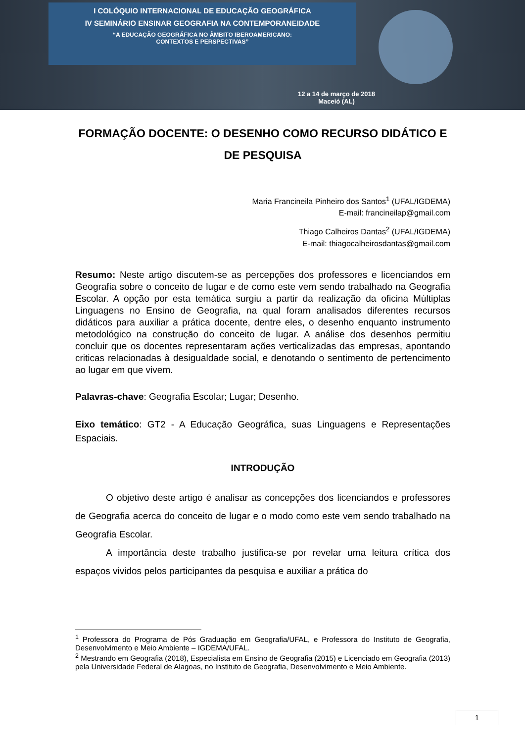I COLÓQUIO INTERNACIONAL DE EDUCAÇÃO GEOGRÁFICA
IV SEMINÁRIO ENSINAR GEOGRAFIA NA CONTEMPORANEIDADE
“A EDUCAÇÃO GEOGRÁFICA NO ÂMBITO IBEROAMERICANO:
CONTEXTOS E PERSPECTIVAS”
12 a 14 de março de 2018
Maceió (AL)
FORMAÇÃO DOCENTE: O DESENHO COMO RECURSO DIDÁTICO E DE PESQUISA
Maria Francineila Pinheiro dos Santos<sup>1</sup> (UFAL/IGDEMA)
E-mail: francineilap@gmail.com
Thiago Calheiros Dantas<sup>2</sup> (UFAL/IGDEMA)
E-mail: thiagocalheirosdantas@gmail.com
Resumo: Neste artigo discutem-se as percepções dos professores e licenciandos em Geografia sobre o conceito de lugar e de como este vem sendo trabalhado na Geografia Escolar. A opção por esta temática surgiu a partir da realização da oficina Múltiplas Linguagens no Ensino de Geografia, na qual foram analisados diferentes recursos didáticos para auxiliar a prática docente, dentre eles, o desenho enquanto instrumento metodológico na construção do conceito de lugar. A análise dos desenhos permitiu concluir que os docentes representaram ações verticalizadas das empresas, apontando criticas relacionadas à desigualdade social, e denotando o sentimento de pertencimento ao lugar em que vivem.
Palavras-chave: Geografia Escolar; Lugar; Desenho.
Eixo temático: GT2 - A Educação Geográfica, suas Linguagens e Representações Espaciais.
INTRODUÇÃO
O objetivo deste artigo é analisar as concepções dos licenciandos e professores de Geografia acerca do conceito de lugar e o modo como este vem sendo trabalhado na Geografia Escolar.
A importância deste trabalho justifica-se por revelar uma leitura crítica dos espaços vividos pelos participantes da pesquisa e auxiliar a prática do
<sup>1</sup> Professora do Programa de Pós Graduação em Geografia/UFAL, e Professora do Instituto de Geografia, Desenvolvimento e Meio Ambiente – IGDEMA/UFAL.
<sup>2</sup> Mestrando em Geografia (2018), Especialista em Ensino de Geografia (2015) e Licenciado em Geografia (2013) pela Universidade Federal de Alagoas, no Instituto de Geografia, Desenvolvimento e Meio Ambiente.
1